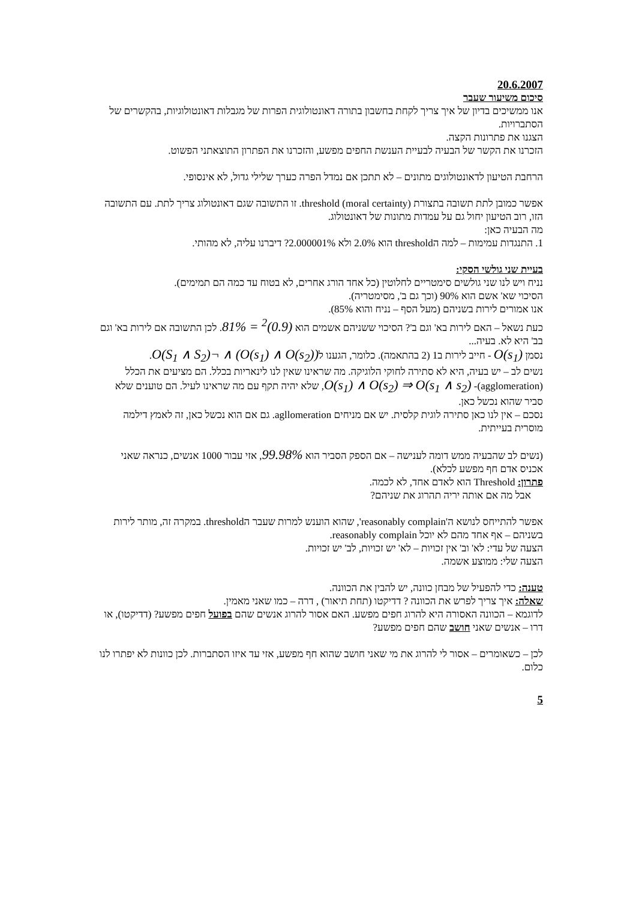20.6.2007
סיכום משיעור שעבר
אנו ממשיכים בדיון של איך צריך לקחת בחשבון בתורה דאונטולוגית הפרות של מגבלות דאונטולוגיות, בהקשרים של הסתברויות.
הצגנו את פתרונות הקצה.
הזכרנו את הקשר של הבעיה לבעיית הענשת החפים מפשע, והזכרנו את הפתרון התוצאתני הפשוט.
הרחבת הטיעון לדאונטולוגים מתונים – לא תתכן אם נמדל הפרה כערך שלילי גדול, לא אינסופי.
אפשר כמובן לתת תשובה בתצורת threshold (moral certainty). זו התשובה שגם דאונטולוג צריך לתת. עם התשובה הזו, רוב הטיעון יחול גם על עמדות מתונות של דאונטולוג.
מה הבעיה כאן:
1. התנגדות עמימות – למה הthreshold הוא 2.0% ולא 2.000001%? דיברנו עליה, לא מהותי.
בעיית שני גולשי הסקי:
נניח ויש לנו שני גולשים סימטריים לחלוטין (כל אחד הורג אחרים, לא בטוח עד כמה הם תמימים).
הסיכוי שא' אשם הוא 90% (וכך גם ב', מסימטריה).
אנו אמורים לירות בשניהם (מעל הסף – נניח והוא 85%).
כעת נשאל – האם לירות בא' וגם ב'? הסיכוי ששניהם אשמים הוא (0.9)<sup>2</sup> = 81%. לכן התשובה אם לירות בא' וגם בב' היא לא. בעיה...
נסמן O(s<sub>1</sub>) - חייב לירות ב1 (2 בהתאמה). כלומר, הגענו ל(O(s<sub>1</sub>) ∧ O(s<sub>2</sub>)) ∧ ¬O(S<sub>1</sub> ∧ S<sub>2</sub>).
נשים לב – יש בעיה, היא לא סתירה לחוקי הלוגיקה. מה שראינו שאין לנו לינאריות בכלל. הם מציעים את הכלל (agglomeration)- O(s<sub>1</sub>) ∧ O(s<sub>2</sub>) ⇒ O(s<sub>1</sub> ∧ s<sub>2</sub>), שלא יהיה תקף עם מה שראינו לעיל. הם טוענים שלא סביר שהוא נכשל כאן.
נסכם – אין לנו כאן סתירה לוגית קלסית. יש אם מניחים agllomeration. גם אם הוא נכשל כאן, זה לאמץ דילמה מוסרית בעייתית.
(נשים לב שהבעיה ממש דומה לענישה – אם הספק הסביר הוא 99.98%, אזי עבור 1000 אנשים, כנראה שאני אכניס אדם חף מפשע לכלא).
פתרון: Threshold הוא לאדם אחד, לא לכמה.
אבל מה אם אותה יריה תהרוג את שניהם?
אפשר להתייחס לנושא ה'reasonably complain', שהוא הוענש למרות שעבר הthreshold. במקרה זה, מותר לירות בשניהם – אף אחד מהם לא יוכל reasonably complain.
הצעה של עדי: לא' וב' אין זכויות – לא' יש זכויות, לב' יש זכויות.
הצעה שלי: ממוצע אשמה.
טענה: כדי להפעיל של מבחן כוונה, יש להבין את הכוונה.
שאלה: איך צריך לפרש את הכוונה ? דדיקטו (תחת תיאור) , דרה – כמו שאני מאמין.
לדוגמא – הכוונה האסורה היא להרוג חפים מפשע. האם אסור להרוג אנשים שהם בפועל חפים מפשע? (דדיקטו), או דרו – אנשים שאני חושב שהם חפים מפשע?
לכן – כשאומרים – אסור לי להרוג את מי שאני חושב שהוא חף מפשע, אזי עד איזו הסתברות. לכן כוונות לא יפתרו לנו כלום.
5